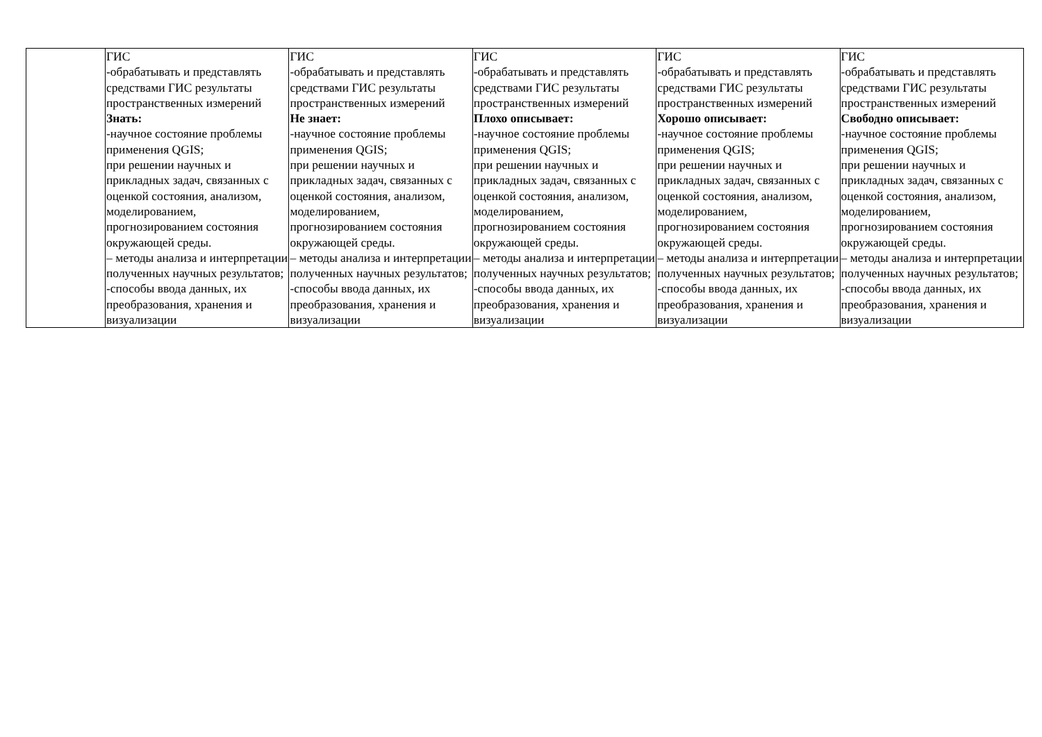| | ГИС -обрабатывать и представлять средствами ГИС результаты пространственных измерений Знать: -научное состояние проблемы применения QGIS; при решении научных и прикладных задач, связанных с оценкой состояния, анализом, моделированием, прогнозированием состояния окружающей среды. – методы анализа и интерпретации полученных научных результатов; -способы ввода данных, их преобразования, хранения и визуализации | ГИС -обрабатывать и представлять средствами ГИС результаты пространственных измерений Не знает: -научное состояние проблемы применения QGIS; при решении научных и прикладных задач, связанных с оценкой состояния, анализом, моделированием, прогнозированием состояния окружающей среды. – методы анализа и интерпретации полученных научных результатов; -способы ввода данных, их преобразования, хранения и визуализации | ГИС -обрабатывать и представлять средствами ГИС результаты пространственных измерений Плохо описывает: -научное состояние проблемы применения QGIS; при решении научных и прикладных задач, связанных с оценкой состояния, анализом, моделированием, прогнозированием состояния окружающей среды. – методы анализа и интерпретации полученных научных результатов; -способы ввода данных, их преобразования, хранения и визуализации | ГИС -обрабатывать и представлять средствами ГИС результаты пространственных измерений Хорошо описывает: -научное состояние проблемы применения QGIS; при решении научных и прикладных задач, связанных с оценкой состояния, анализом, моделированием, прогнозированием состояния окружающей среды. – методы анализа и интерпретации полученных научных результатов; -способы ввода данных, их преобразования, хранения и визуализации | ГИС -обрабатывать и представлять средствами ГИС результаты пространственных измерений Свободно описывает: -научное состояние проблемы применения QGIS; при решении научных и прикладных задач, связанных с оценкой состояния, анализом, моделированием, прогнозированием состояния окружающей среды. – методы анализа и интерпретации полученных научных результатов; -способы ввода данных, их преобразования, хранения и визуализации |